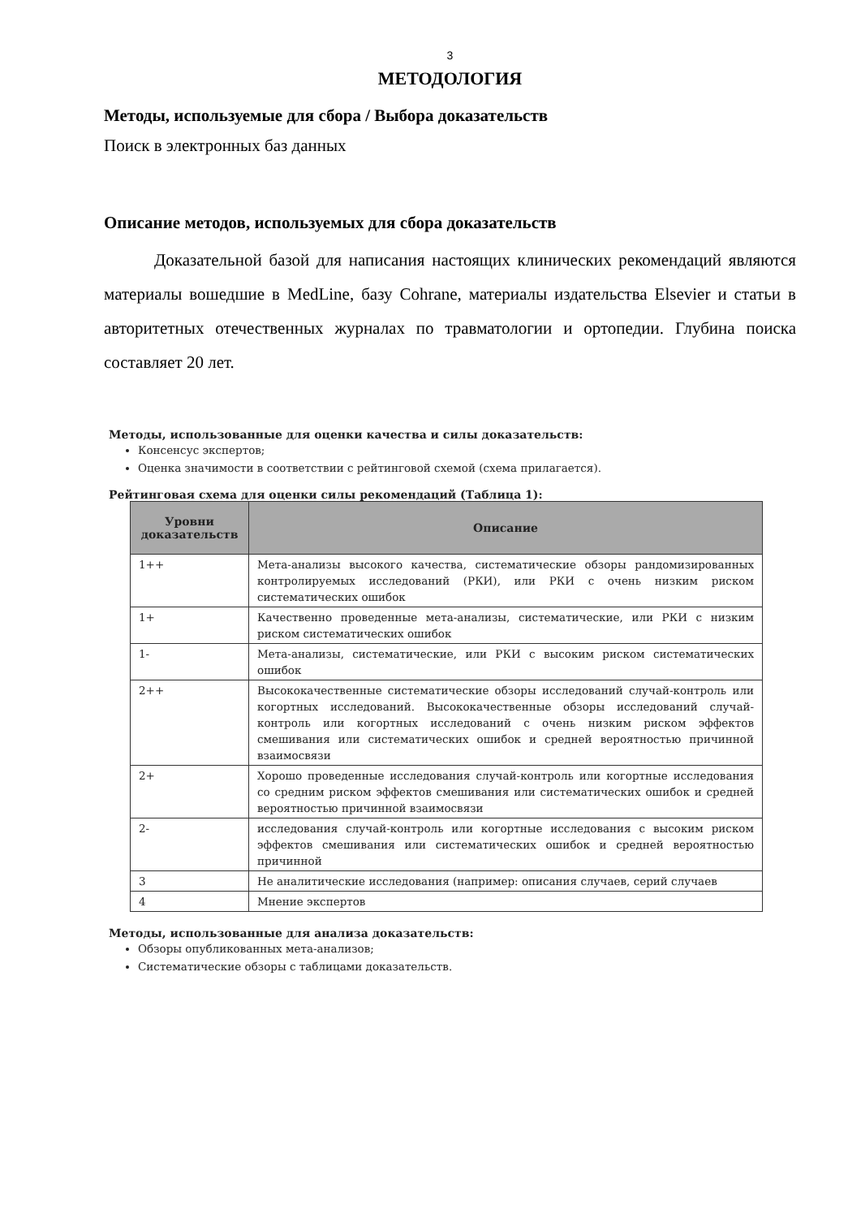3
МЕТОДОЛОГИЯ
Методы, используемые для сбора / Выбора доказательств
Поиск в электронных баз данных
Описание методов, используемых для сбора доказательств
Доказательной базой для написания настоящих клинических рекоменда­ций являются материалы вошедшие в MedLine, базу Cohrane, материалы изда­тельства Elsevier и статьи в авторитетных отечественных журналах по травма­тологии и ортопедии. Глубина поиска составляет 20 лет.
Методы, использованные для оценки качества и силы доказательств:
Консенсус экспертов;
Оценка значимости в соответствии с рейтинговой схемой (схема прилагается).
Рейтинговая схема для оценки силы рекомендаций (Таблица 1):
| Уровни доказательств | Описание |
| --- | --- |
| 1++ | Мета-анализы высокого качества, систематические обзоры рандомизированных контролируемых исследований (РКИ), или РКИ с очень низким риском систематических ошибок |
| 1+ | Качественно проведенные мета-анализы, систематические, или РКИ с низким риском систематических ошибок |
| 1- | Мета-анализы, систематические, или РКИ с высоким риском систематических ошибок |
| 2++ | Высококачественные систематические обзоры исследований случай-контроль или когортных исследований. Высококачественные обзоры исследований случай-контроль или когортных исследований с очень низким риском эффектов смешивания или систематических ошибок и средней вероятностью причинной взаимосвязи |
| 2+ | Хорошо проведенные исследования случай-контроль или когортные исследования со средним риском эффектов смешивания или систематических ошибок и средней вероятностью причинной взаимосвязи |
| 2- | исследования случай-контроль или когортные исследования с высоким риском эффектов смешивания или систематических ошибок и средней вероятностью причинной |
| 3 | Не аналитические исследования (например: описания случаев, серий случаев |
| 4 | Мнение экспертов |
Методы, использованные для анализа доказательств:
Обзоры опубликованных мета-анализов;
Систематические обзоры с таблицами доказательств.